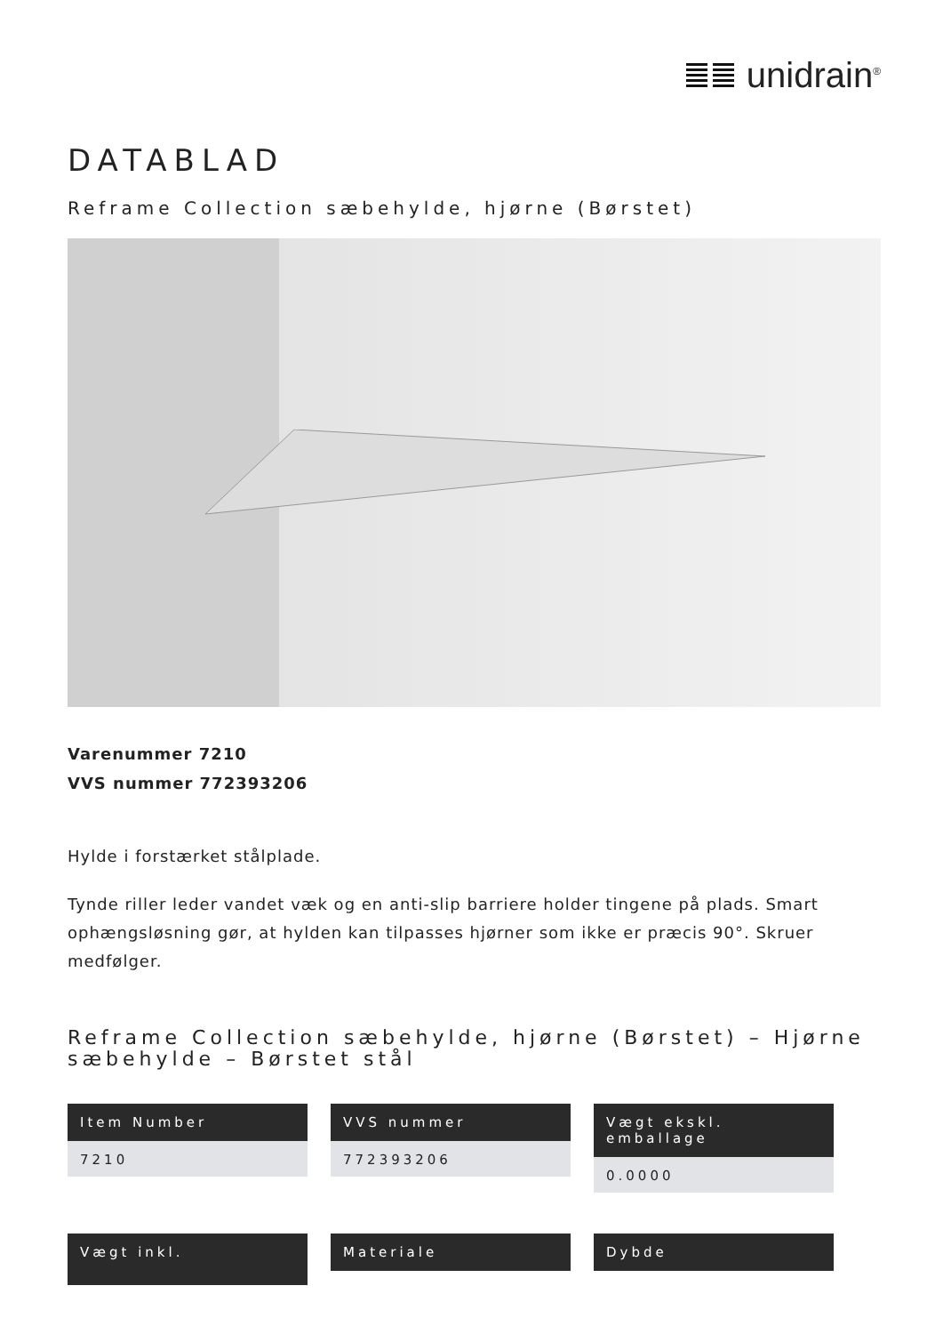unidrain<sup>®</sup>
DATABLAD
Reframe Collection sæbehylde, hjørne (Børstet)
Varenummer 7210
VVS nummer 772393206
Hylde i forstærket stålplade.
Tynde riller leder vandet væk og en anti-slip barriere holder tingene på plads. Smart ophængsløsning gør, at hylden kan tilpasses hjørner som ikke er præcis 90°. Skruer medfølger.
Reframe Collection sæbehylde, hjørne (Børstet) – Hjørne sæbehylde – Børstet stål
Item Number
7210
VVS nummer
772393206
Vægt ekskl. emballage
0.0000
Vægt inkl.
Materiale
Dybde